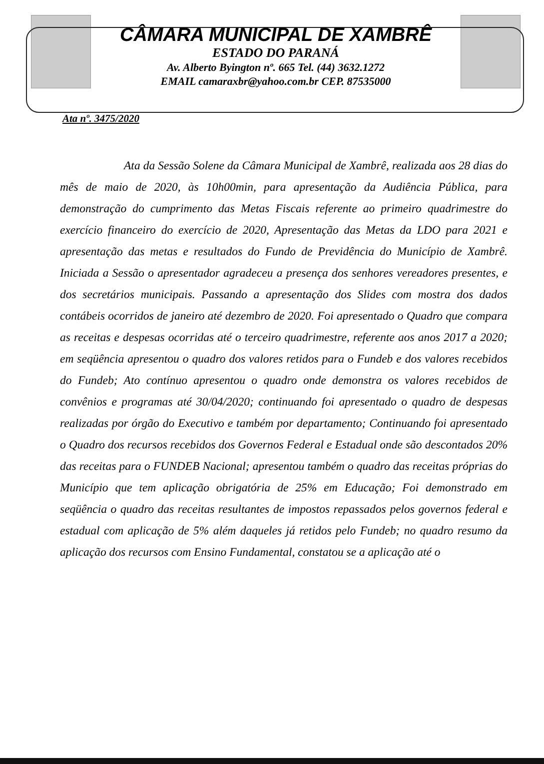CÂMARA MUNICIPAL DE XAMBRÊ
ESTADO DO PARANÁ
Av. Alberto Byington nº. 665 Tel. (44) 3632.1272
EMAIL camaraxbr@yahoo.com.br CEP. 87535000
Ata nº. 3475/2020
Ata da Sessão Solene da Câmara Municipal de Xambrê, realizada aos 28 dias do mês de maio de 2020, às 10h00min, para apresentação da Audiência Pública, para demonstração do cumprimento das Metas Fiscais referente ao primeiro quadrimestre do exercício financeiro do exercício de 2020, Apresentação das Metas da LDO para 2021 e apresentação das metas e resultados do Fundo de Previdência do Município de Xambrê. Iniciada a Sessão o apresentador agradeceu a presença dos senhores vereadores presentes, e dos secretários municipais. Passando a apresentação dos Slides com mostra dos dados contábeis ocorridos de janeiro até dezembro de 2020. Foi apresentado o Quadro que compara as receitas e despesas ocorridas até o terceiro quadrimestre, referente aos anos 2017 a 2020; em seqüência apresentou o quadro dos valores retidos para o Fundeb e dos valores recebidos do Fundeb; Ato contínuo apresentou o quadro onde demonstra os valores recebidos de convênios e programas até 30/04/2020; continuando foi apresentado o quadro de despesas realizadas por órgão do Executivo e também por departamento; Continuando foi apresentado o Quadro dos recursos recebidos dos Governos Federal e Estadual onde são descontados 20% das receitas para o FUNDEB Nacional; apresentou também o quadro das receitas próprias do Município que tem aplicação obrigatória de 25% em Educação; Foi demonstrado em seqüência o quadro das receitas resultantes de impostos repassados pelos governos federal e estadual com aplicação de 5% além daqueles já retidos pelo Fundeb; no quadro resumo da aplicação dos recursos com Ensino Fundamental, constatou se a aplicação até o